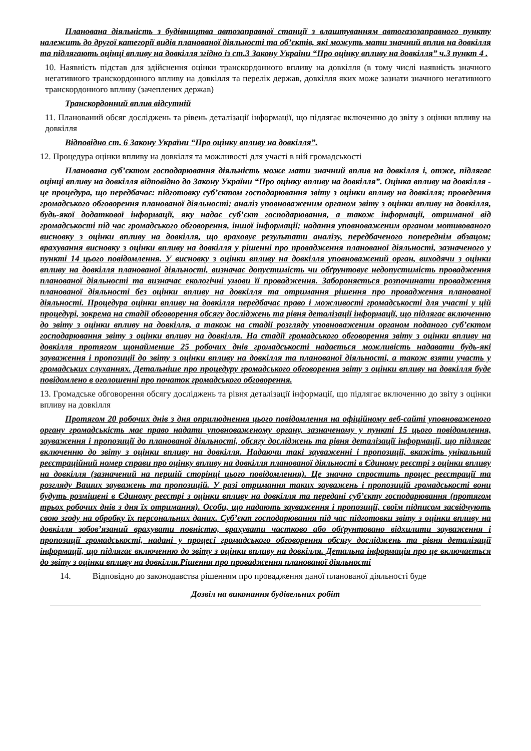Планована діяльність з будівництва автозаправної станції з влаштуванням автогазозаправного пункту належить до другої категорії видів планованої діяльності та об’єктів, які можуть мати значний вплив на довкілля та підлягають оцінці впливу на довкілля згідно із ст.3 Закону України “Про оцінку впливу на довкілля” ч.3 пункт 4 .
10. Наявність підстав для здійснення оцінки транскордонного впливу на довкілля (в тому числі наявність значного негативного транскордонного впливу на довкілля та перелік держав, довкілля яких може зазнати значного негативного транскордонного впливу (зачеплених держав)
Транскордонний вплив відсутній
11. Планований обсяг досліджень та рівень деталізації інформації, що підлягає включенню до звіту з оцінки впливу на довкілля
Відповідно ст. 6 Закону України “Про оцінку впливу на довкілля”.
12. Процедура оцінки впливу на довкілля та можливості для участі в ній громадськості
Планована суб’єктом господарювання діяльність може мати значний вплив на довкілля і, отже, підлягає оцінці впливу на довкілля відповідно до Закону України “Про оцінку впливу на довкілля”. Оцінка впливу на довкілля - це процедура, що передбачає: підготовку суб’єктом господарювання звіту з оцінки впливу на довкілля; проведення громадського обговорення планованої діяльності; аналіз уповноваженим органом звіту з оцінки впливу на довкілля, будь-якої додаткової інформації, яку надає суб’єкт господарювання, а також інформації, отриманої від громадськості під час громадського обговорення, іншої інформації; надання уповноваженим органом мотивованого висновку з оцінки впливу на довкілля, що враховує результати аналізу, передбаченого попереднім абзацом; врахування висновку з оцінки впливу на довкілля у рішенні про провадження планованої діяльності, зазначеного у пункті 14 цього повідомлення. У висновку з оцінки впливу на довкілля уповноважений орган, виходячи з оцінки впливу на довкілля планованої діяльності, визначає допустимість чи обґрунтовує недопустимість провадження планованої діяльності та визначає екологічні умови її провадження. Забороняється розпочинати провадження планованої діяльності без оцінки впливу на довкілля та отримання рішення про провадження планованої діяльності. Процедура оцінки впливу на довкілля передбачає право і можливості громадськості для участі у цій процедурі, зокрема на стадії обговорення обсягу досліджень та рівня деталізації інформації, що підлягає включенню до звіту з оцінки впливу на довкілля, а також на стадії розгляду уповноваженим органом поданого суб’єктом господарювання звіту з оцінки впливу на довкілля. На стадії громадського обговорення звіту з оцінки впливу на довкілля протягом щонайменше 25 робочих днів громадськості надається можливість надавати будь-які зауваження і пропозиції до звіту з оцінки впливу на довкілля та планованої діяльності, а також взяти участь у громадських слуханнях. Детальніше про процедуру громадського обговорення звіту з оцінки впливу на довкілля буде повідомлено в оголошенні про початок громадського обговорення.
13. Громадське обговорення обсягу досліджень та рівня деталізації інформації, що підлягає включенню до звіту з оцінки впливу на довкілля
Протягом 20 робочих днів з дня оприлюднення цього повідомлення на офіційному веб-сайті уповноваженого органу громадськість має право надати уповноваженому органу, зазначеному у пункті 15 цього повідомлення, зауваження і пропозиції до планованої діяльності, обсягу досліджень та рівня деталізації інформації, що підлягає включенню до звіту з оцінки впливу на довкілля. Надаючи такі зауваженні і пропозиції, вкажіть унікальний реєстраційний номер справи про оцінку впливу на довкілля планованої діяльності в Єдиному реєстрі з оцінки впливу на довкілля (зазначений на першій сторінці цього повідомлення). Це значно спростить процес реєстрації та розгляду Ваших зауважень та пропозицій. У разі отримання таких зауважень і пропозицій громадськості вони будуть розміщені в Єдиному реєстрі з оцінки впливу на довкілля та передані суб’єкту господарювання (протягом трьох робочих днів з дня їх отримання). Особи, що надають зауваження і пропозиції, своїм підписом засвідчують свою згоду на обробку їх персональних даних. Суб’єкт господарювання під час підготовки звіту з оцінки впливу на довкілля зобов’язаний врахувати повністю, врахувати частково або обґрунтовано відхилити зауваження і пропозиції громадськості, надані у процесі громадського обговорення обсягу досліджень та рівня деталізації інформації, що підлягає включенню до звіту з оцінки впливу на довкілля. Детальна інформація про це включається до звіту з оцінки впливу на довкілля.Рішення про провадження планованої діяльності
14. Відповідно до законодавства рішенням про провадження даної планованої діяльності буде
Дозвіл на виконання будівельних робіт